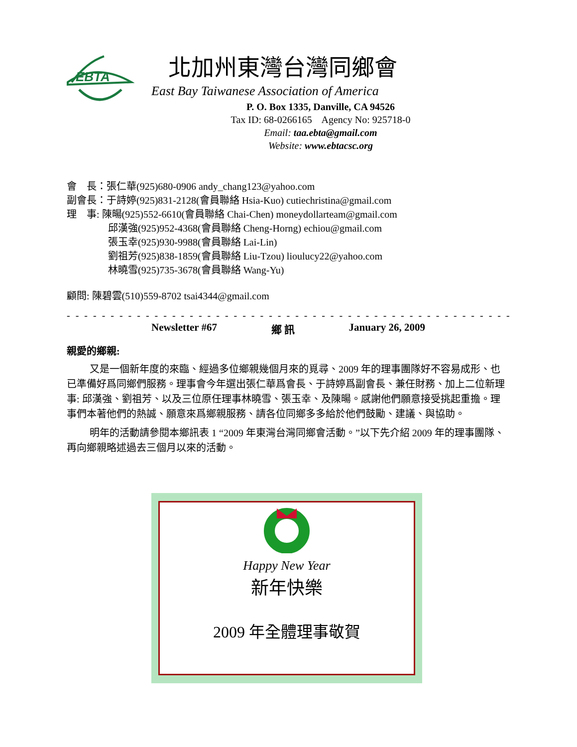EBTA
北加州東灣台灣同鄉會
East Bay Taiwanese Association of America
P. O. Box 1335, Danville, CA 94526
Tax ID: 68-0266165 Agency No: 925718-0
Email: taa.ebta@gmail.com
Website: www.ebtacsc.org
會　長：張仁華(925)680-0906 andy_chang123@yahoo.com
副會長：于詩婷(925)831-2128(會員聯絡 Hsia-Kuo) cutiechristina@gmail.com
理　事: 陳暘(925)552-6610(會員聯絡 Chai-Chen) moneydollarteam@gmail.com
邱漢強(925)952-4368(會員聯絡 Cheng-Horng) echiou@gmail.com
張玉幸(925)930-9988(會員聯絡 Lai-Lin)
劉祖芳(925)838-1859(會員聯絡 Liu-Tzou) lioulucy22@yahoo.com
林曉雪(925)735-3678(會員聯絡 Wang-Yu)
顧問: 陳碧雲(510)559-8702 tsai4344@gmail.com
- - - - - - - - - - - - - - - - - - - - - - - - - - - - - - - - - - - - - - - - - - - - - - - - - - - - - - - - - - - - - - - - - - - -
Newsletter #67 鄉 訊 January 26, 2009
親愛的鄉親:
又是一個新年度的來臨、經過多位鄉親幾個月來的覓尋、2009 年的理事團隊好不容易成形、也已準備好爲同鄉們服務。理事會今年選出張仁華爲會長、于詩婷爲副會長、兼任財務、加上二位新理事: 邱漢強、劉祖芳、以及三位原任理事林曉雪、張玉幸、及陳暘。感謝他們願意接受挑起重擔。理事們本著他們的熱誠、願意來爲鄉親服務、請各位同鄉多多給於他們鼓勵、建議、與協助。
明年的活動請參閱本鄉訊表 1 “2009 年東灣台灣同鄉會活動。”以下先介紹 2009 年的理事團隊、再向鄉親略述過去三個月以來的活動。
Happy New Year
新年快樂
2009 年全體理事敬賀